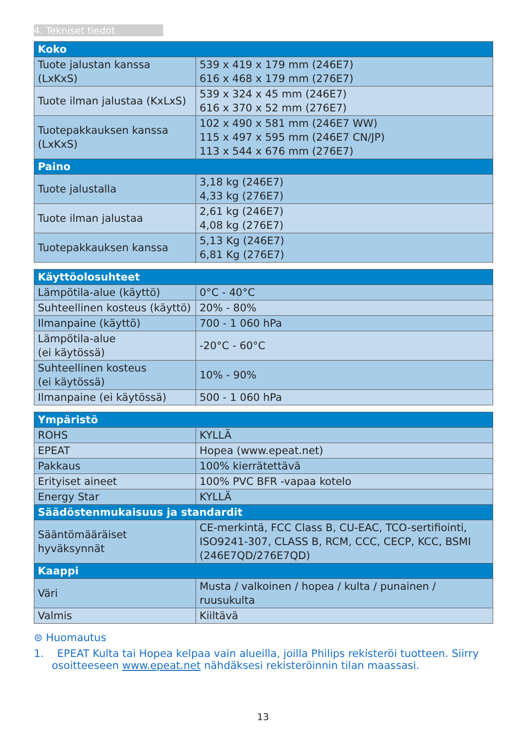4. Tekniset tiedot
| Koko | |
| --- | --- |
| Tuote jalustan kanssa (LxKxS) | 539 x 419 x 179 mm (246E7) 616 x 468 x 179 mm (276E7) |
| Tuote ilman jalustaa (KxLxS) | 539 x 324 x 45 mm (246E7) 616 x 370 x 52 mm (276E7) |
| Tuotepakkauksen kanssa (LxKxS) | 102 x 490 x 581 mm (246E7 WW) 115 x 497 x 595 mm (246E7 CN/JP) 113 x 544 x 676 mm (276E7) |
| Paino | |
| Tuote jalustalla | 3,18 kg (246E7) 4,33 kg (276E7) |
| Tuote ilman jalustaa | 2,61 kg (246E7) 4,08 kg (276E7) |
| Tuotepakkauksen kanssa | 5,13 Kg (246E7) 6,81 Kg (276E7) |
| Käyttöolosuhteet | |
| --- | --- |
| Lämpötila-alue (käyttö) | 0°C - 40°C |
| Suhteellinen kosteus (käyttö) | 20% - 80% |
| Ilmanpaine (käyttö) | 700 - 1 060 hPa |
| Lämpötila-alue (ei käytössä) | -20°C - 60°C |
| Suhteellinen kosteus (ei käytössä) | 10% - 90% |
| Ilmanpaine (ei käytössä) | 500 - 1 060 hPa |
| Ympäristö | |
| --- | --- |
| ROHS | KYLLÄ |
| EPEAT | Hopea (www.epeat.net) |
| Pakkaus | 100% kierrätettävä |
| Erityiset aineet | 100% PVC BFR -vapaa kotelo |
| Energy Star | KYLLÄ |
| Säädöstenmukaisuus ja standardit | |
| Sääntömääräiset hyväksynnät | CE-merkintä, FCC Class B, CU-EAC, TCO-sertifiointi, ISO9241-307, CLASS B, RCM, CCC, CECP, KCC, BSMI (246E7QD/276E7QD) |
| Kaappi | |
| Väri | Musta / valkoinen / hopea / kulta / punainen / ruusukulta |
| Valmis | Kiiltävä |
⊜ Huomautus
1. EPEAT Kulta tai Hopea kelpaa vain alueilla, joilla Philips rekisteröi tuotteen. Siirry osoitteeseen www.epeat.net nähdäksesi rekisteröinnin tilan maassasi.
13